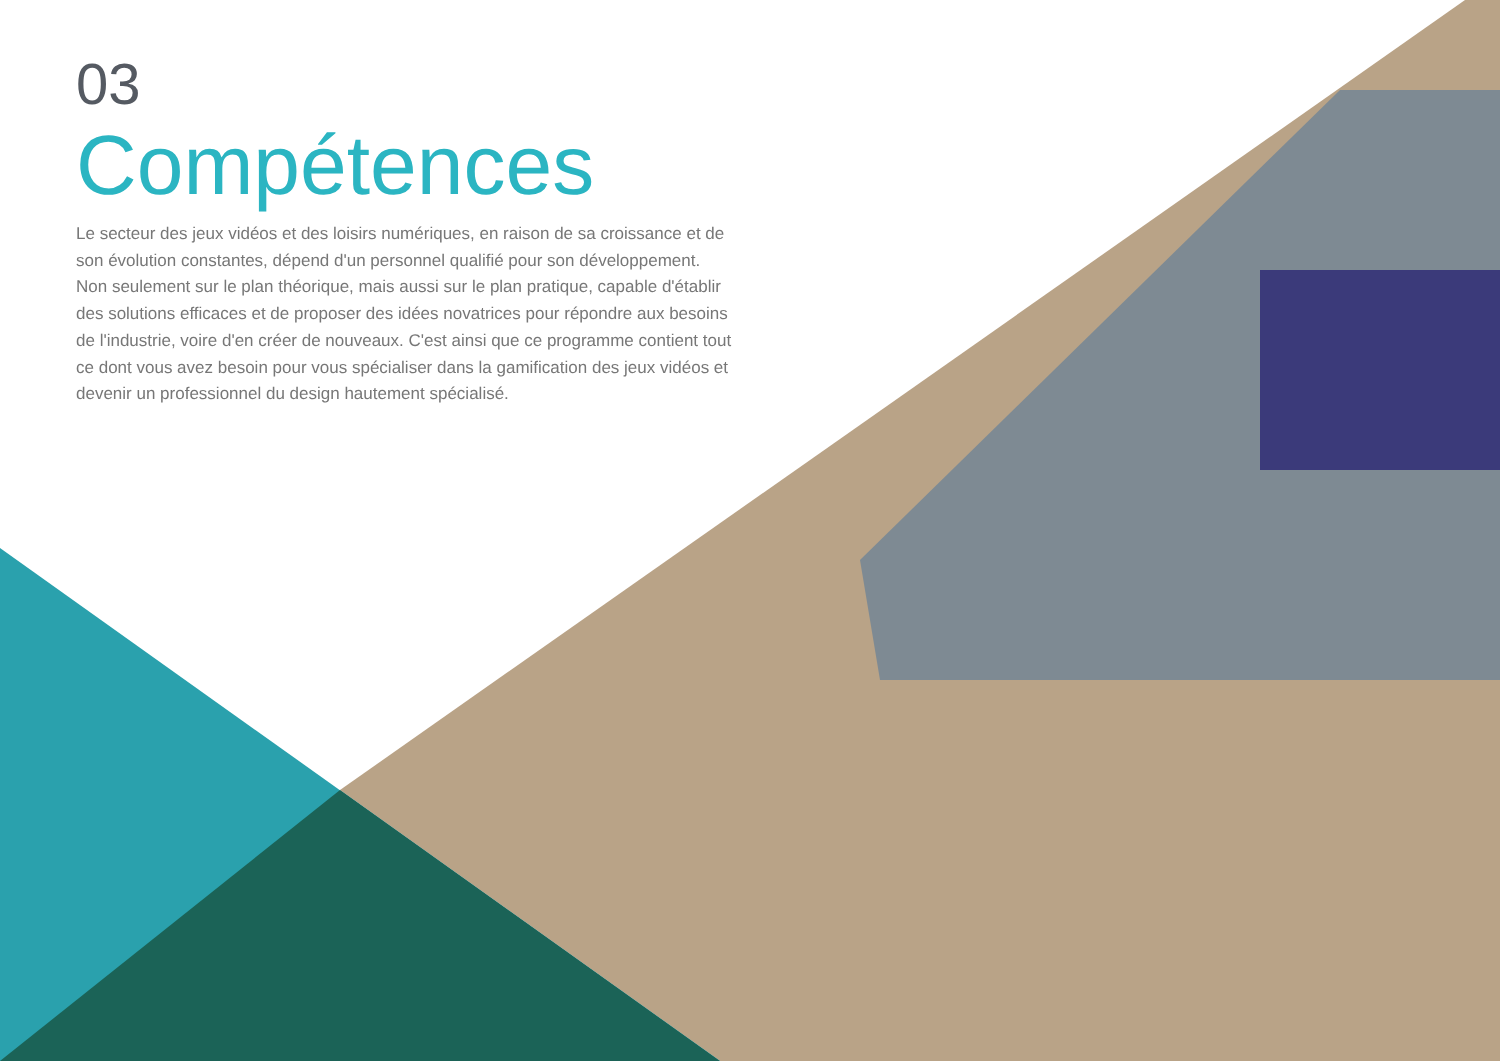03
Compétences
Le secteur des jeux vidéos et des loisirs numériques, en raison de sa croissance et de son évolution constantes, dépend d'un personnel qualifié pour son développement. Non seulement sur le plan théorique, mais aussi sur le plan pratique, capable d'établir des solutions efficaces et de proposer des idées novatrices pour répondre aux besoins de l'industrie, voire d'en créer de nouveaux. C'est ainsi que ce programme contient tout ce dont vous avez besoin pour vous spécialiser dans la gamification des jeux vidéos et devenir un professionnel du design hautement spécialisé.